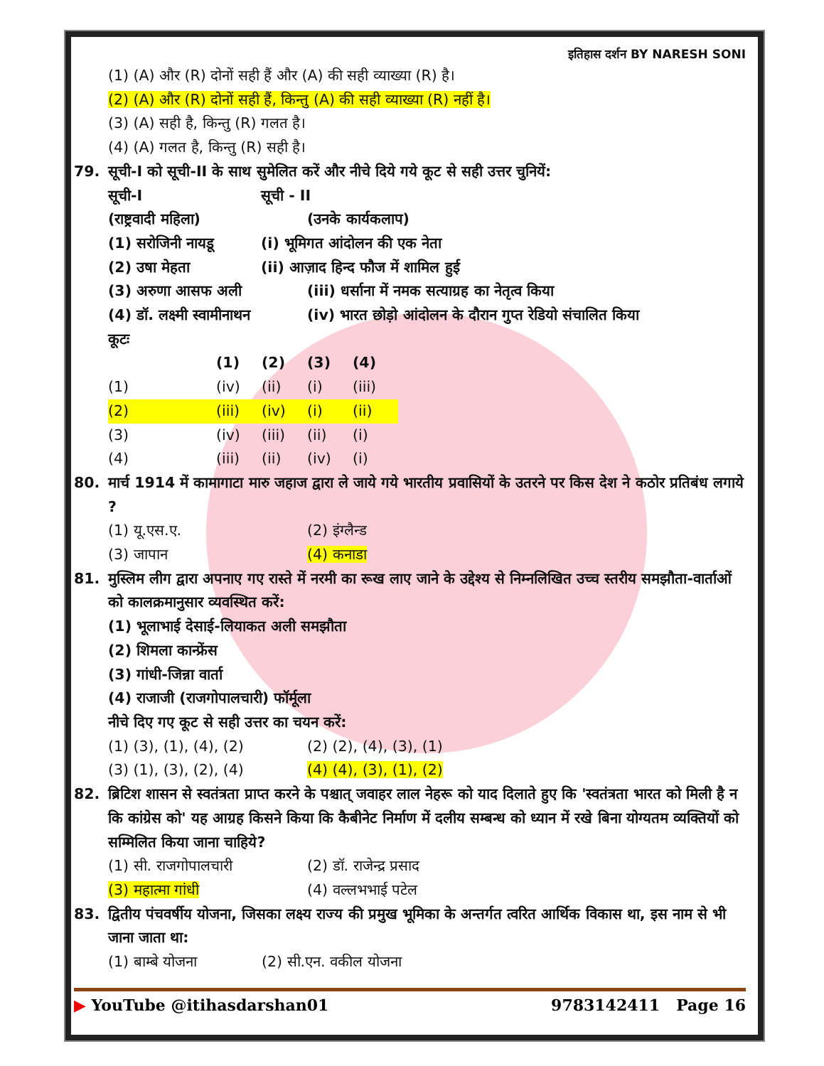इतिहास दर्शन BY NARESH SONI
(1) (A) और (R) दोनों सही हैं और (A) की सही व्याख्या (R) है।
(2) (A) और (R) दोनों सही हैं, किन्तु (A) की सही व्याख्या (R) नहीं है।
(3) (A) सही है, किन्तु (R) गलत है।
(4) (A) गलत है, किन्तु (R) सही है।
79. सूची-I को सूची-II के साथ सुमेलित करें और नीचे दिये गये कूट से सही उत्तर चुनियें:
| सूची-I | सूची - II |
| (राष्ट्रवादी महिला) | (उनके कार्यकलाप) |
| (1) सरोजिनी नायडू | (i) भूमिगत आंदोलन की एक नेता |
| (2) उषा मेहता | (ii) आज़ाद हिन्द फौज में शामिल हुई |
| (3) अरुणा आसफ अली | (iii) धर्साना में नमक सत्याग्रह का नेतृत्व किया |
| (4) डॉ. लक्ष्मी स्वामीनाथन | (iv) भारत छोड़ो आंदोलन के दौरान गुप्त रेडियो संचालित किया |
| कूटः | |
| | (1) | (2) | (3) | (4) |
| (1) | (iv) | (ii) | (i) | (iii) |
| (2) | (iii) | (iv) | (i) | (ii) |
| (3) | (iv) | (iii) | (ii) | (i) |
| (4) | (iii) | (ii) | (iv) | (i) |
80. मार्च 1914 में कामागाटा मारु जहाज द्वारा ले जाये गये भारतीय प्रवासियों के उतरने पर किस देश ने कठोर प्रतिबंध लगाये ?
| (1) यू.एस.ए. | (2) इंग्लैन्ड |
| (3) जापान | (4) कनाडा |
81. मुस्लिम लीग द्वारा अपनाए गए रास्ते में नरमी का रूख लाए जाने के उद्देश्य से निम्नलिखित उच्च स्तरीय समझौता-वार्ताओं को कालक्रमानुसार व्यवस्थित करें:
(1) भूलाभाई देसाई-लियाकत अली समझौता
(2) शिमला कान्फ्रेंस
(3) गांधी-जिन्ना वार्ता
(4) राजाजी (राजगोपालचारी) फॉर्मूला
नीचे दिए गए कूट से सही उत्तर का चयन करें:
| (1) (3), (1), (4), (2) | (2) (2), (4), (3), (1) |
| (3) (1), (3), (2), (4) | (4) (4), (3), (1), (2) |
82. ब्रिटिश शासन से स्वतंत्रता प्राप्त करने के पश्चात् जवाहर लाल नेहरू को याद दिलाते हुए कि 'स्वतंत्रता भारत को मिली है न कि कांग्रेस को' यह आग्रह किसने किया कि कैबीनेट निर्माण में दलीय सम्बन्ध को ध्यान में रखे बिना योग्यतम व्यक्तियों को सम्मिलित किया जाना चाहिये?
| (1) सी. राजगोपालचारी | (2) डॉ. राजेन्द्र प्रसाद |
| (3) महात्मा गांधी | (4) वल्लभभाई पटेल |
83. द्वितीय पंचवर्षीय योजना, जिसका लक्ष्य राज्य की प्रमुख भूमिका के अन्तर्गत त्वरित आर्थिक विकास था, इस नाम से भी जाना जाता था:
| (1) बाम्बे योजना | (2) सी.एन. वकील योजना |
▶ YouTube @itihasdarshan01 9783142411 Page 16